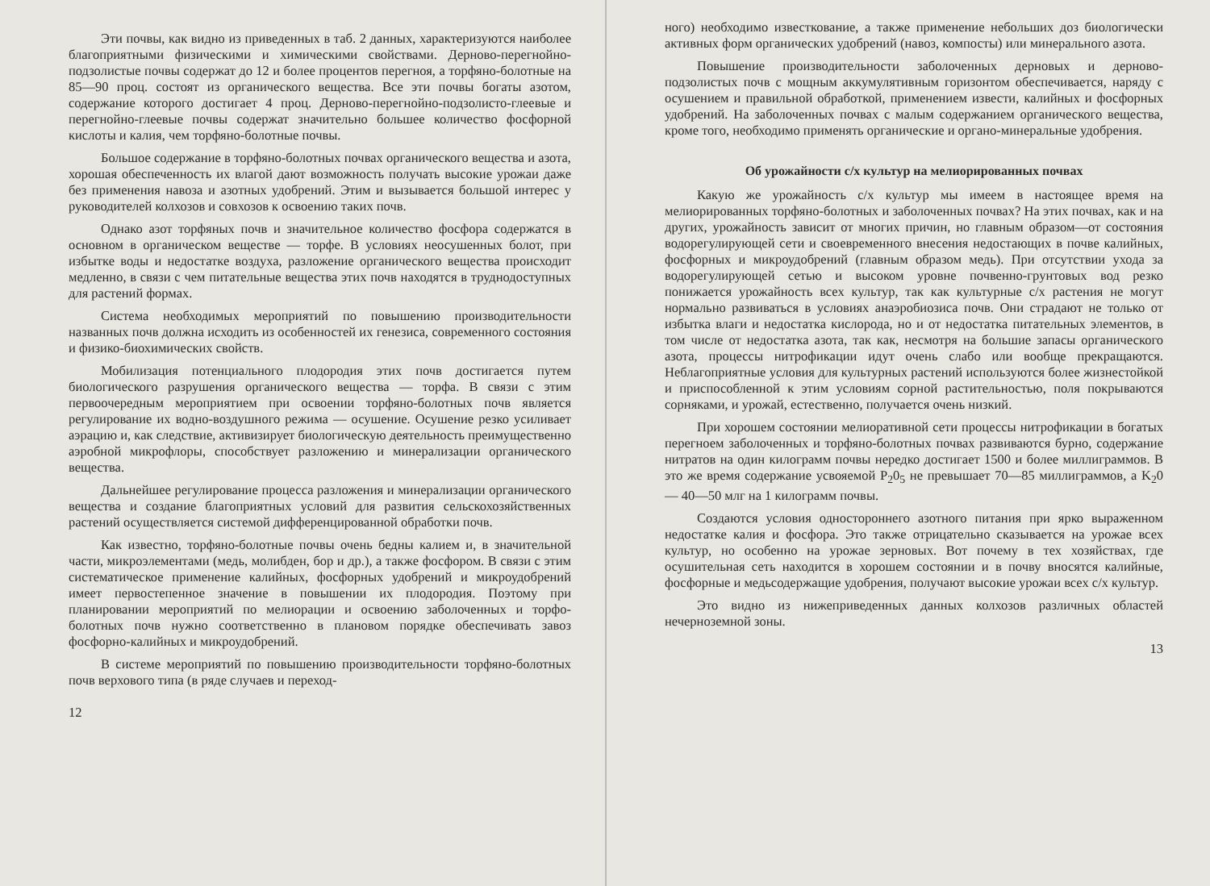Эти почвы, как видно из приведенных в таб. 2 данных, характеризуются наиболее благоприятными физическими и химическими свойствами. Дерново-перегнойно-подзолистые почвы содержат до 12 и более процентов перегноя, а торфяно-болотные на 85—90 проц. состоят из органического вещества. Все эти почвы богаты азотом, содержание которого достигает 4 проц. Дерново-перегнойно-подзолисто-глеевые и перегнойно-глеевые почвы содержат значительно большее количество фосфорной кислоты и калия, чем торфяно-болотные почвы.
Большое содержание в торфяно-болотных почвах органического вещества и азота, хорошая обеспеченность их влагой дают возможность получать высокие урожаи даже без применения навоза и азотных удобрений. Этим и вызывается большой интерес у руководителей колхозов и совхозов к освоению таких почв.
Однако азот торфяных почв и значительное количество фосфора содержатся в основном в органическом веществе — торфе. В условиях неосушенных болот, при избытке воды и недостатке воздуха, разложение органического вещества происходит медленно, в связи с чем питательные вещества этих почв находятся в труднодоступных для растений формах.
Система необходимых мероприятий по повышению производительности названных почв должна исходить из особенностей их генезиса, современного состояния и физико-биохимических свойств.
Мобилизация потенциального плодородия этих почв достигается путем биологического разрушения органического вещества — торфа. В связи с этим первоочередным мероприятием при освоении торфяно-болотных почв является регулирование их водно-воздушного режима — осушение. Осушение резко усиливает аэрацию и, как следствие, активизирует биологическую деятельность преимущественно аэробной микрофлоры, способствует разложению и минерализации органического вещества.
Дальнейшее регулирование процесса разложения и минерализации органического вещества и создание благоприятных условий для развития сельскохозяйственных растений осуществляется системой дифференцированной обработки почв.
Как известно, торфяно-болотные почвы очень бедны калием и, в значительной части, микроэлементами (медь, молибден, бор и др.), а также фосфором. В связи с этим систематическое применение калийных, фосфорных удобрений и микроудобрений имеет первостепенное значение в повышении их плодородия. Поэтому при планировании мероприятий по мелиорации и освоению заболоченных и торфо-болотных почв нужно соответственно в плановом порядке обеспечивать завоз фосфорно-калийных и микроудобрений.
В системе мероприятий по повышению производительности торфяно-болотных почв верхового типа (в ряде случаев и переход-
12
ного) необходимо известкование, а также применение небольших доз биологически активных форм органических удобрений (навоз, компосты) или минерального азота.
Повышение производительности заболоченных дерновых и дерново-подзолистых почв с мощным аккумулятивным горизонтом обеспечивается, наряду с осушением и правильной обработкой, применением извести, калийных и фосфорных удобрений. На заболоченных почвах с малым содержанием органического вещества, кроме того, необходимо применять органические и органо-минеральные удобрения.
Об урожайности с/х культур на мелиорированных почвах
Какую же урожайность с/х культур мы имеем в настоящее время на мелиорированных торфяно-болотных и заболоченных почвах? На этих почвах, как и на других, урожайность зависит от многих причин, но главным образом—от состояния водорегулирующей сети и своевременного внесения недостающих в почве калийных, фосфорных и микроудобрений (главным образом медь). При отсутствии ухода за водорегулирующей сетью и высоком уровне почвенно-грунтовых вод резко понижается урожайность всех культур, так как культурные с/х растения не могут нормально развиваться в условиях анаэробиозиса почв. Они страдают не только от избытка влаги и недостатка кислорода, но и от недостатка питательных элементов, в том числе от недостатка азота, так как, несмотря на большие запасы органического азота, процессы нитрофикации идут очень слабо или вообще прекращаются. Неблагоприятные условия для культурных растений используются более жизнестойкой и приспособленной к этим условиям сорной растительностью, поля покрываются сорняками, и урожай, естественно, получается очень низкий.
При хорошем состоянии мелиоративной сети процессы нитрофикации в богатых перегноем заболоченных и торфяно-болотных почвах развиваются бурно, содержание нитратов на один килограмм почвы нередко достигает 1500 и более миллиграммов. В это же время содержание усвояемой P<sub>2</sub>0<sub>5</sub> не превышает 70—85 миллиграммов, а K<sub>2</sub>0 — 40—50 млг на 1 килограмм почвы.
Создаются условия одностороннего азотного питания при ярко выраженном недостатке калия и фосфора. Это также отрицательно сказывается на урожае всех культур, но особенно на урожае зерновых. Вот почему в тех хозяйствах, где осушительная сеть находится в хорошем состоянии и в почву вносятся калийные, фосфорные и медьсодержащие удобрения, получают высокие урожаи всех с/х культур.
Это видно из нижеприведенных данных колхозов различных областей нечерноземной зоны.
13